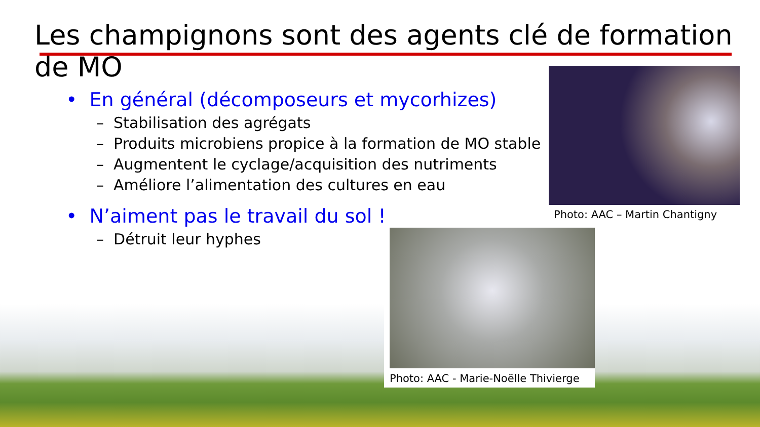Les champignons sont des agents clé de formation de MO
• En général (décomposeurs et mycorhizes)
– Stabilisation des agrégats
– Produits microbiens propice à la formation de MO stable
– Augmentent le cyclage/acquisition des nutriments
– Améliore l’alimentation des cultures en eau
• N’aiment pas le travail du sol !
– Détruit leur hyphes
Photo: AAC – Martin Chantigny
Photo: AAC - Marie-Noëlle Thivierge